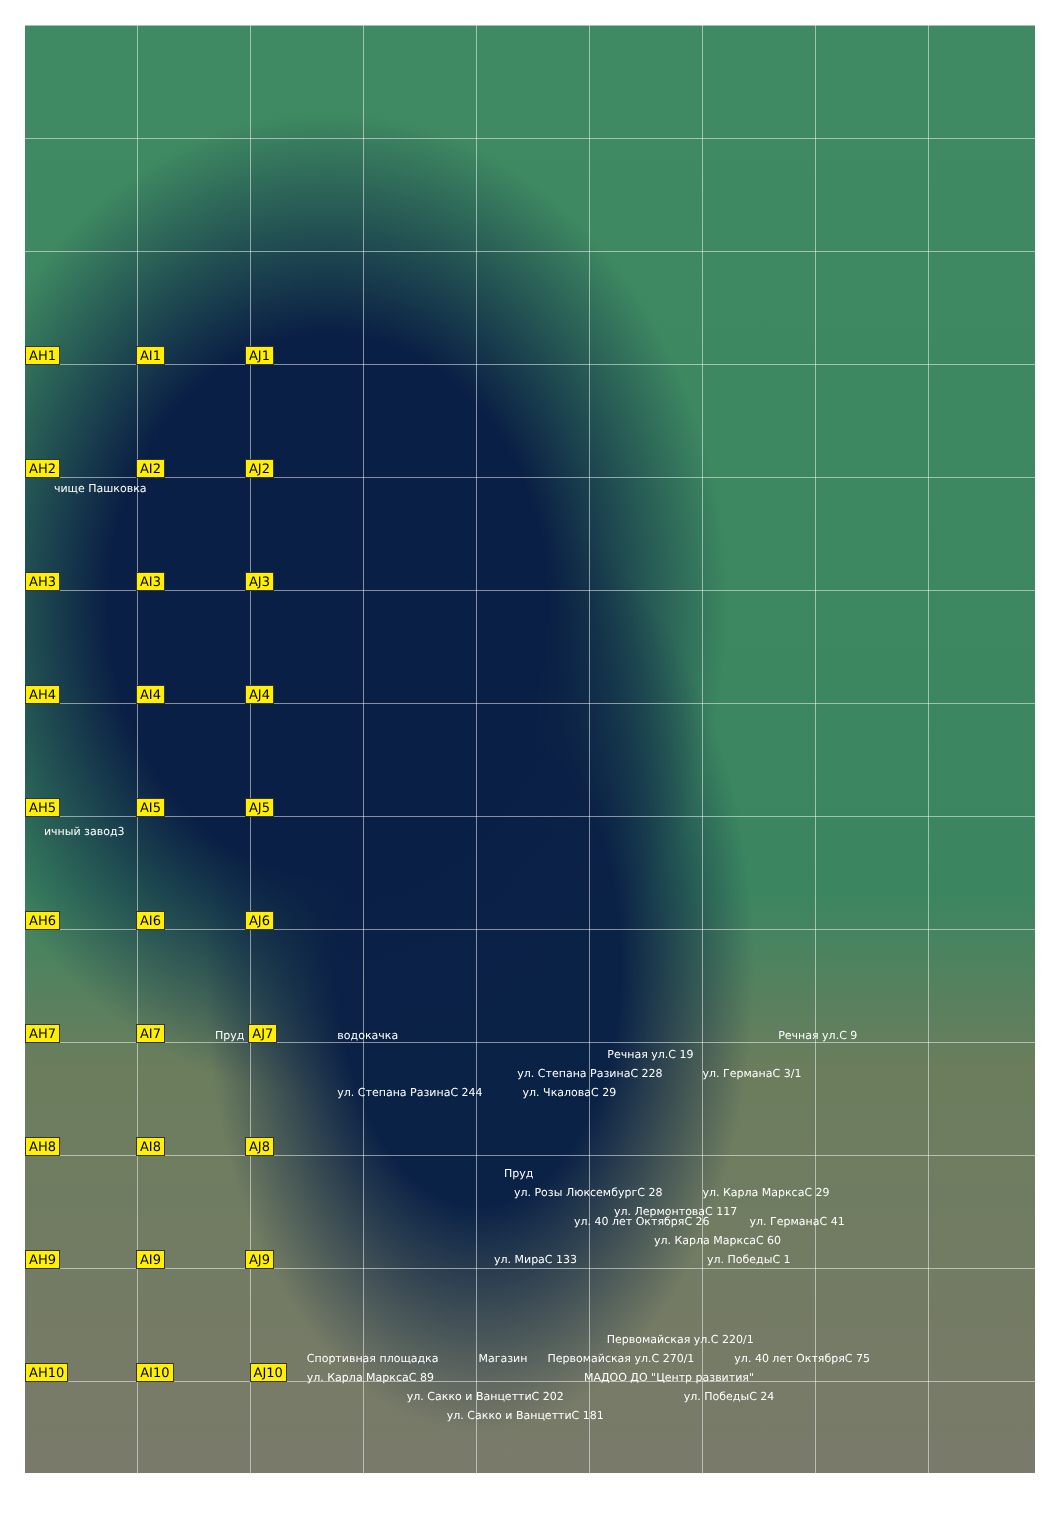AH1 AI1 AJ1
AH2 AI2 AJ2
чище Пашковка AH3 AI3 AJ3
AH4 AI4 AJ4
AH5 AI5 AJ5 ичный завод3
AH6 AI6 AJ6
AH7 AI7 Пруд AJ7
водокачка Речная ул.С 9 Речная ул.С 19 ул. Степана РазинаС 228 ул. ГерманаС 3/1 ул. Степана РазинаС 244 ул. ЧкаловаС 29
AH8 AI8 AJ8
Пруд ул. Розы ЛюксембургС 28 ул. Карла МарксаС 29 ул. ЛермонтоваС 117
AH9 AI9 AJ9
ул. 40 лет ОктябряС 26 ул. ГерманаС 41 ул. Карла МарксаС 60 ул. МираС 133 ул. ПобедыС 1
AH10 AI10 AJ10
Первомайская ул.С 220/1 Спортивная площадка Магазин Первомайская ул.С 270/1 ул. 40 лет ОктябряС 75 ул. Карла МарксаС 89 МАДОО ДО "Центр развития" ул. Сакко и ВанцеттиС 202 ул. ПобедыС 24 ул. Сакко и ВанцеттиС 181